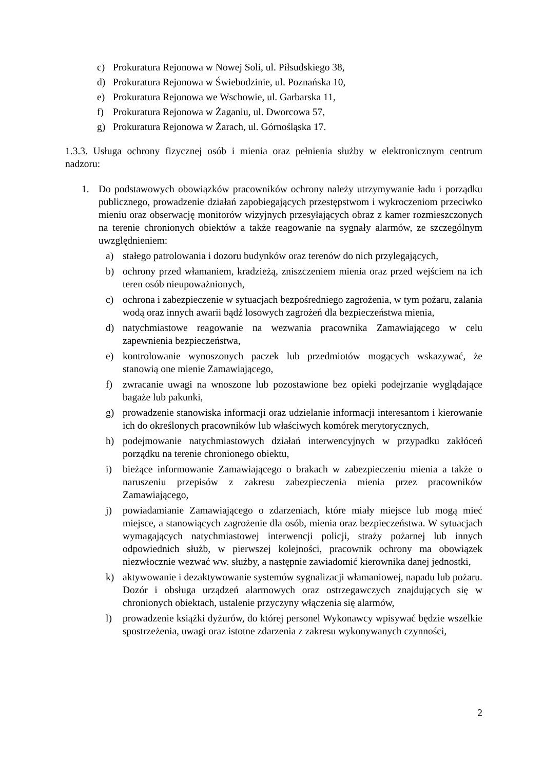c) Prokuratura Rejonowa w Nowej Soli, ul. Piłsudskiego 38,
d) Prokuratura Rejonowa w Świebodzinie, ul. Poznańska 10,
e) Prokuratura Rejonowa we Wschowie, ul. Garbarska 11,
f) Prokuratura Rejonowa w Żaganiu, ul. Dworcowa 57,
g) Prokuratura Rejonowa w Żarach, ul. Górnośląska 17.
1.3.3. Usługa ochrony fizycznej osób i mienia oraz pełnienia służby w elektronicznym centrum nadzoru:
1. Do podstawowych obowiązków pracowników ochrony należy utrzymywanie ładu i porządku publicznego, prowadzenie działań zapobiegających przestępstwom i wykroczeniom przeciwko mieniu oraz obserwację monitorów wizyjnych przesyłających obraz z kamer rozmieszczonych na terenie chronionych obiektów a także reagowanie na sygnały alarmów, ze szczególnym uwzględnieniem:
a) stałego patrolowania i dozoru budynków oraz terenów do nich przylegających,
b) ochrony przed włamaniem, kradzieżą, zniszczeniem mienia oraz przed wejściem na ich teren osób nieupoważnionych,
c) ochrona i zabezpieczenie w sytuacjach bezpośredniego zagrożenia, w tym pożaru, zalania wodą oraz innych awarii bądź losowych zagrożeń dla bezpieczeństwa mienia,
d) natychmiastowe reagowanie na wezwania pracownika Zamawiającego w celu zapewnienia bezpieczeństwa,
e) kontrolowanie wynoszonych paczek lub przedmiotów mogących wskazywać, że stanowią one mienie Zamawiającego,
f) zwracanie uwagi na wnoszone lub pozostawione bez opieki podejrzanie wyglądające bagaże lub pakunki,
g) prowadzenie stanowiska informacji oraz udzielanie informacji interesantom i kierowanie ich do określonych pracowników lub właściwych komórek merytorycznych,
h) podejmowanie natychmiastowych działań interwencyjnych w przypadku zakłóceń porządku na terenie chronionego obiektu,
i) bieżące informowanie Zamawiającego o brakach w zabezpieczeniu mienia a także o naruszeniu przepisów z zakresu zabezpieczenia mienia przez pracowników Zamawiającego,
j) powiadamianie Zamawiającego o zdarzeniach, które miały miejsce lub mogą mieć miejsce, a stanowiących zagrożenie dla osób, mienia oraz bezpieczeństwa. W sytuacjach wymagających natychmiastowej interwencji policji, straży pożarnej lub innych odpowiednich służb, w pierwszej kolejności, pracownik ochrony ma obowiązek niezwłocznie wezwać ww. służby, a następnie zawiadomić kierownika danej jednostki,
k) aktywowanie i dezaktywowanie systemów sygnalizacji włamaniowej, napadu lub pożaru. Dozór i obsługa urządzeń alarmowych oraz ostrzegawczych znajdujących się w chronionych obiektach, ustalenie przyczyny włączenia się alarmów,
l) prowadzenie książki dyżurów, do której personel Wykonawcy wpisywać będzie wszelkie spostrzeżenia, uwagi oraz istotne zdarzenia z zakresu wykonywanych czynności,
2